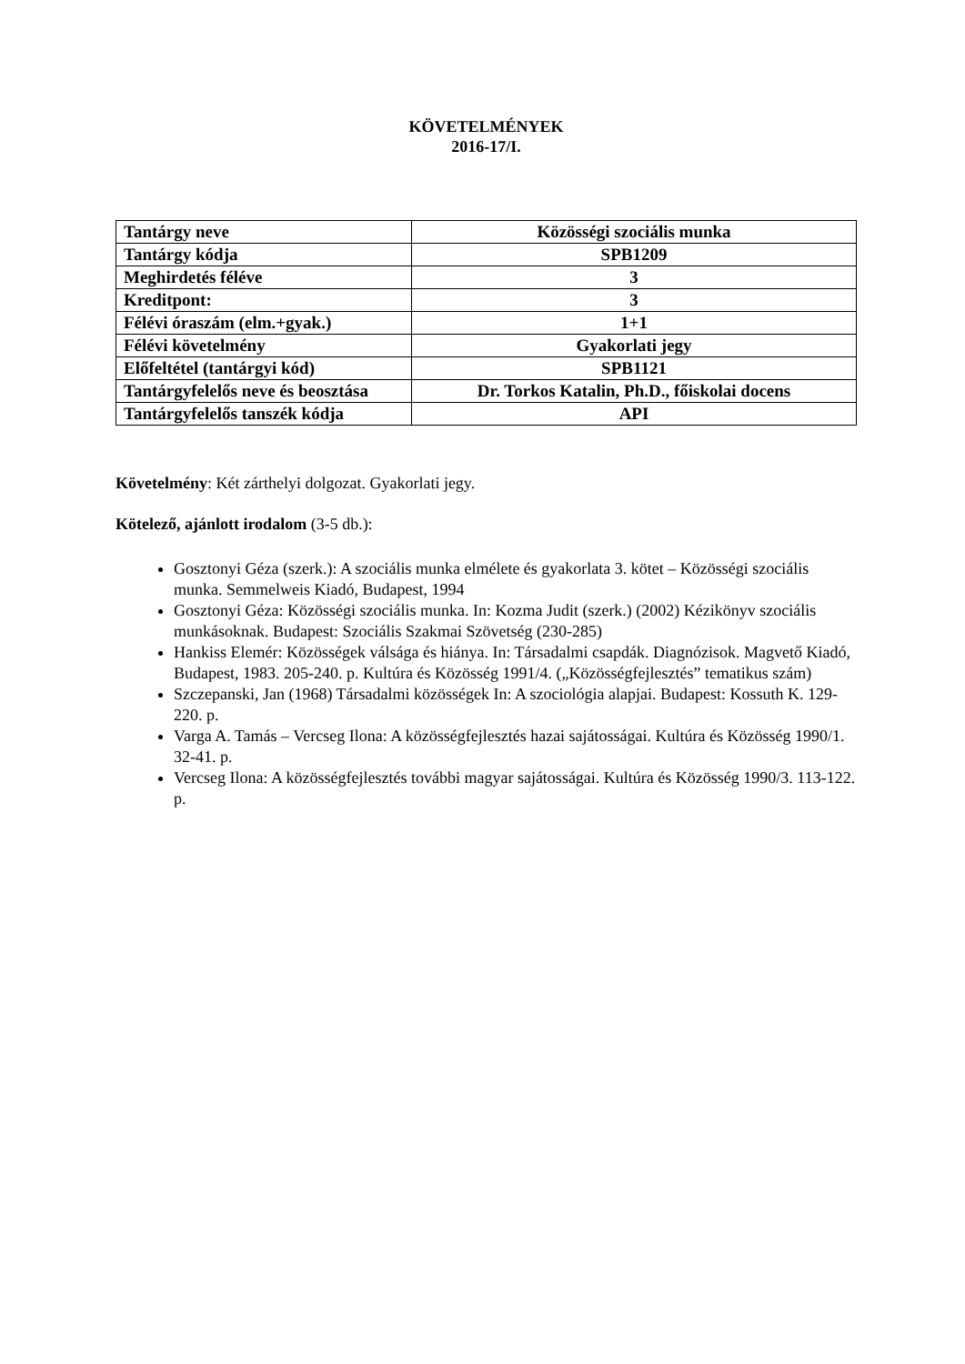KÖVETELMÉNYEK
2016-17/I.
| Tantárgy neve | Közösségi szociális munka |
| Tantárgy kódja | SPB1209 |
| Meghirdetés féléve | 3 |
| Kreditpont: | 3 |
| Félévi óraszám (elm.+gyak.) | 1+1 |
| Félévi követelmény | Gyakorlati jegy |
| Előfeltétel (tantárgyi kód) | SPB1121 |
| Tantárgyfelelős neve és beosztása | Dr. Torkos Katalin, Ph.D., főiskolai docens |
| Tantárgyfelelős tanszék kódja | API |
Követelmény: Két zárthelyi dolgozat. Gyakorlati jegy.
Kötelező, ajánlott irodalom (3-5 db.):
Gosztonyi Géza (szerk.): A szociális munka elmélete és gyakorlata 3. kötet – Közösségi szociális munka. Semmelweis Kiadó, Budapest, 1994
Gosztonyi Géza: Közösségi szociális munka. In: Kozma Judit (szerk.) (2002) Kézikönyv szociális munkásoknak. Budapest: Szociális Szakmai Szövetség (230-285)
Hankiss Elemér: Közösségek válsága és hiánya. In: Társadalmi csapdák. Diagnózisok. Magvető Kiadó, Budapest, 1983. 205-240. p. Kultúra és Közösség 1991/4. („Közösségfejlesztés” tematikus szám)
Szczepanski, Jan (1968) Társadalmi közösségek In: A szociológia alapjai. Budapest: Kossuth K. 129-220. p.
Varga A. Tamás – Vercseg Ilona: A közösségfejlesztés hazai sajátosságai. Kultúra és Közösség 1990/1. 32-41. p.
Vercseg Ilona: A közösségfejlesztés további magyar sajátosságai. Kultúra és Közösség 1990/3. 113-122. p.